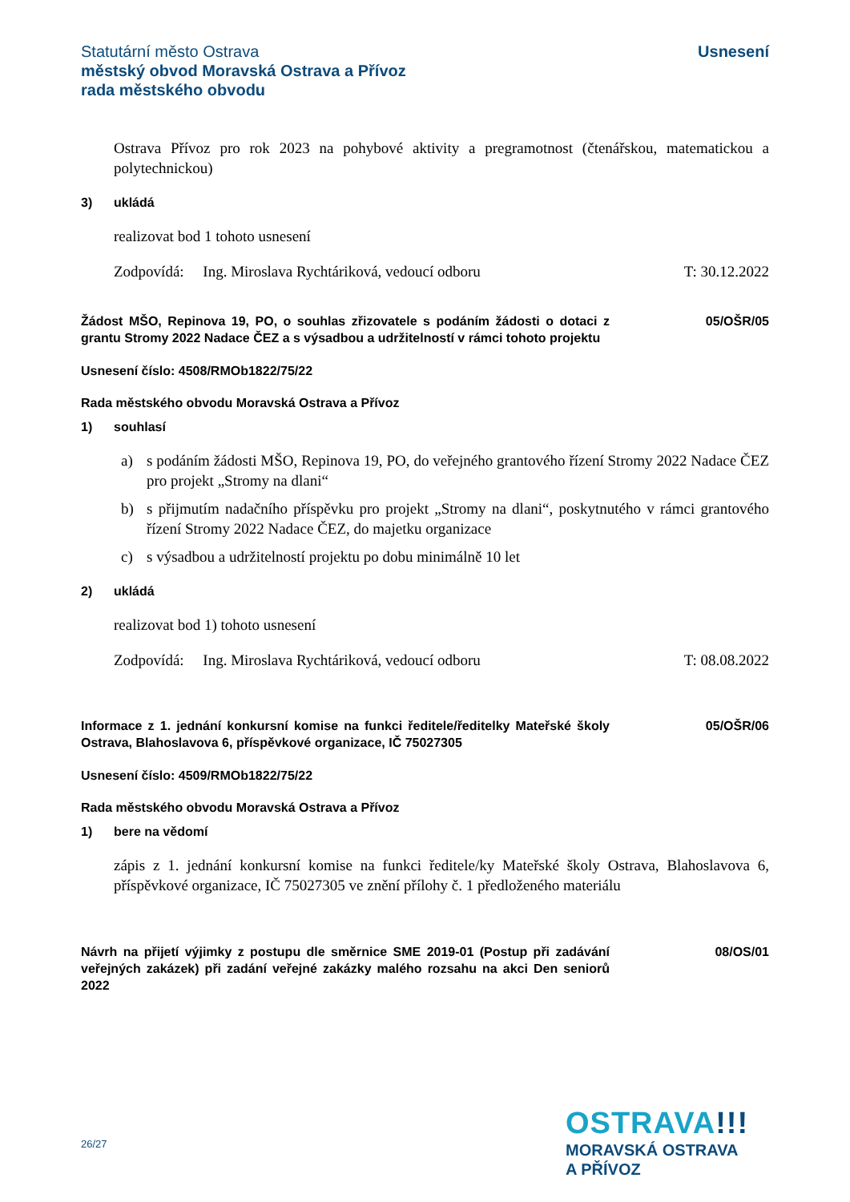Statutární město Ostrava
městský obvod Moravská Ostrava a Přívoz
rada městského obvodu
Usnesení
Ostrava Přívoz pro rok 2023 na pohybové aktivity a pregramotnost (čtenářskou, matematickou a polytechnickou)
3) ukládá
realizovat bod 1 tohoto usnesení
Zodpovídá: Ing. Miroslava Rychtáriková, vedoucí odboru T: 30.12.2022
Žádost MŠO, Repinova 19, PO, o souhlas zřizovatele s podáním žádosti o dotaci z grantu Stromy 2022 Nadace ČEZ a s výsadbou a udržitelností v rámci tohoto projektu
05/OŠR/05
Usnesení číslo: 4508/RMOb1822/75/22
Rada městského obvodu Moravská Ostrava a Přívoz
1) souhlasí
a) s podáním žádosti MŠO, Repinova 19, PO, do veřejného grantového řízení Stromy 2022 Nadace ČEZ pro projekt „Stromy na dlani“
b) s přijmutím nadačního příspěvku pro projekt „Stromy na dlani“, poskytnutého v rámci grantového řízení Stromy 2022 Nadace ČEZ, do majetku organizace
c) s výsadbou a udržitelností projektu po dobu minimálně 10 let
2) ukládá
realizovat bod 1) tohoto usnesení
Zodpovídá: Ing. Miroslava Rychtáriková, vedoucí odboru T: 08.08.2022
Informace z 1. jednání konkursní komise na funkci ředitele/ředitelky Mateřské školy Ostrava, Blahoslavova 6, příspěvkové organizace, IČ 75027305
05/OŠR/06
Usnesení číslo: 4509/RMOb1822/75/22
Rada městského obvodu Moravská Ostrava a Přívoz
1) bere na vědomí
zápis z 1. jednání konkursní komise na funkci ředitele/ky Mateřské školy Ostrava, Blahoslavova 6, příspěvkové organizace, IČ 75027305 ve znění přílohy č. 1 předloženého materiálu
Návrh na přijetí výjimky z postupu dle směrnice SME 2019-01 (Postup při zadávání veřejných zakázek) při zadání veřejné zakázky malého rozsahu na akci Den seniorů 2022
08/OS/01
26/27
OSTRAVA!!!
MORAVSKÁ OSTRAVA
A PŘÍVOZ